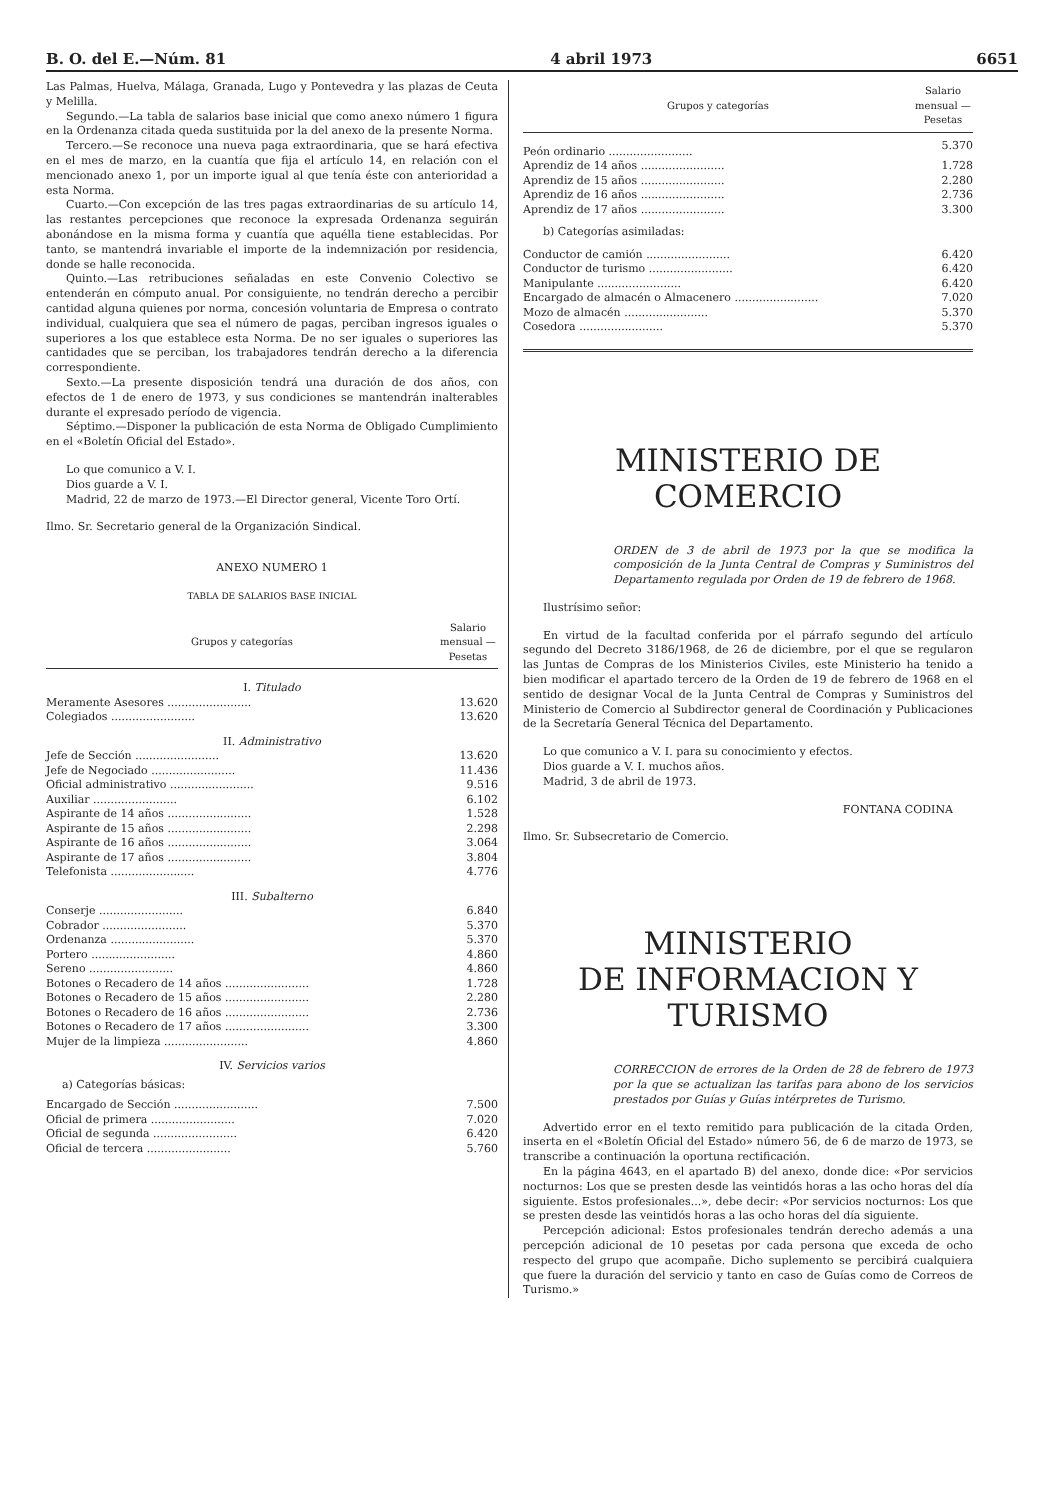B. O. del E.—Núm. 81 4 abril 1973 6651
Las Palmas, Huelva, Málaga, Granada, Lugo y Pontevedra y las plazas de Ceuta y Melilla.
Segundo.—La tabla de salarios base inicial que como anexo número 1 figura en la Ordenanza citada queda sustituida por la del anexo de la presente Norma.
Tercero.—Se reconoce una nueva paga extraordinaria, que se hará efectiva en el mes de marzo, en la cuantía que fija el artículo 14, en relación con el mencionado anexo 1, por un importe igual al que tenía éste con anterioridad a esta Norma.
Cuarto.—Con excepción de las tres pagas extraordinarias de su artículo 14, las restantes percepciones que reconoce la expresada Ordenanza seguirán abonándose en la misma forma y cuantía que aquélla tiene establecidas. Por tanto, se mantendrá invariable el importe de la indemnización por residencia, donde se halle reconocida.
Quinto.—Las retribuciones señaladas en este Convenio Colectivo se entenderán en cómputo anual. Por consiguiente, no tendrán derecho a percibir cantidad alguna quienes por norma, concesión voluntaria de Empresa o contrato individual, cualquiera que sea el número de pagas, perciban ingresos iguales o superiores a los que establece esta Norma. De no ser iguales o superiores las cantidades que se perciban, los trabajadores tendrán derecho a la diferencia correspondiente.
Sexto.—La presente disposición tendrá una duración de dos años, con efectos de 1 de enero de 1973, y sus condiciones se mantendrán inalterables durante el expresado período de vigencia.
Séptimo.—Disponer la publicación de esta Norma de Obligado Cumplimiento en el «Boletín Oficial del Estado».
Lo que comunico a V. I.
Dios guarde a V. I.
Madrid, 22 de marzo de 1973.—El Director general, Vicente Toro Ortí.
Ilmo. Sr. Secretario general de la Organización Sindical.
ANEXO NUMERO 1
TABLA DE SALARIOS BASE INICIAL
| Grupos y categorías | Salario mensual — Pesetas |
| --- | --- |
| I. Titulado | |
| Meramente Asesores ........................ | 13.620 |
| Colegiados ........................ | 13.620 |
| II. Administrativo | |
| Jefe de Sección ........................ | 13.620 |
| Jefe de Negociado ........................ | 11.436 |
| Oficial administrativo ........................ | 9.516 |
| Auxiliar ........................ | 6.102 |
| Aspirante de 14 años ........................ | 1.528 |
| Aspirante de 15 años ........................ | 2.298 |
| Aspirante de 16 años ........................ | 3.064 |
| Aspirante de 17 años ........................ | 3.804 |
| Telefonista ........................ | 4.776 |
| III. Subalterno | |
| Conserje ........................ | 6.840 |
| Cobrador ........................ | 5.370 |
| Ordenanza ........................ | 5.370 |
| Portero ........................ | 4.860 |
| Sereno ........................ | 4.860 |
| Botones o Recadero de 14 años ........................ | 1.728 |
| Botones o Recadero de 15 años ........................ | 2.280 |
| Botones o Recadero de 16 años ........................ | 2.736 |
| Botones o Recadero de 17 años ........................ | 3.300 |
| Mujer de la limpieza ........................ | 4.860 |
| IV. Servicios varios | |
| a) Categorías básicas: | |
| Encargado de Sección ........................ | 7.500 |
| Oficial de primera ........................ | 7.020 |
| Oficial de segunda ........................ | 6.420 |
| Oficial de tercera ........................ | 5.760 |
| Grupos y categorías | Salario mensual — Pesetas |
| --- | --- |
| Peón ordinario ........................ | 5.370 |
| Aprendiz de 14 años ........................ | 1.728 |
| Aprendiz de 15 años ........................ | 2.280 |
| Aprendiz de 16 años ........................ | 2.736 |
| Aprendiz de 17 años ........................ | 3.300 |
| b) Categorías asimiladas: | |
| Conductor de camión ........................ | 6.420 |
| Conductor de turismo ........................ | 6.420 |
| Manipulante ........................ | 6.420 |
| Encargado de almacén o Almacenero ........................ | 7.020 |
| Mozo de almacén ........................ | 5.370 |
| Cosedora ........................ | 5.370 |
MINISTERIO DE COMERCIO
ORDEN de 3 de abril de 1973 por la que se modifica la composición de la Junta Central de Compras y Suministros del Departamento regulada por Orden de 19 de febrero de 1968.
Ilustrísimo señor:
En virtud de la facultad conferida por el párrafo segundo del artículo segundo del Decreto 3186/1968, de 26 de diciembre, por el que se regularon las Juntas de Compras de los Ministerios Civiles, este Ministerio ha tenido a bien modificar el apartado tercero de la Orden de 19 de febrero de 1968 en el sentido de designar Vocal de la Junta Central de Compras y Suministros del Ministerio de Comercio al Subdirector general de Coordinación y Publicaciones de la Secretaría General Técnica del Departamento.
Lo que comunico a V. I. para su conocimiento y efectos.
Dios guarde a V. I. muchos años.
Madrid, 3 de abril de 1973.
FONTANA CODINA
Ilmo. Sr. Subsecretario de Comercio.
MINISTERIO
DE INFORMACION Y TURISMO
CORRECCION de errores de la Orden de 28 de febrero de 1973 por la que se actualizan las tarifas para abono de los servicios prestados por Guías y Guías intérpretes de Turismo.
Advertido error en el texto remitido para publicación de la citada Orden, inserta en el «Boletín Oficial del Estado» número 56, de 6 de marzo de 1973, se transcribe a continuación la oportuna rectificación.
En la página 4643, en el apartado B) del anexo, donde dice: «Por servicios nocturnos: Los que se presten desde las veintidós horas a las ocho horas del día siguiente. Estos profesionales...», debe decir: «Por servicios nocturnos: Los que se presten desde las veintidós horas a las ocho horas del día siguiente.
Percepción adicional: Estos profesionales tendrán derecho además a una percepción adicional de 10 pesetas por cada persona que exceda de ocho respecto del grupo que acompañe. Dicho suplemento se percibirá cualquiera que fuere la duración del servicio y tanto en caso de Guías como de Correos de Turismo.»